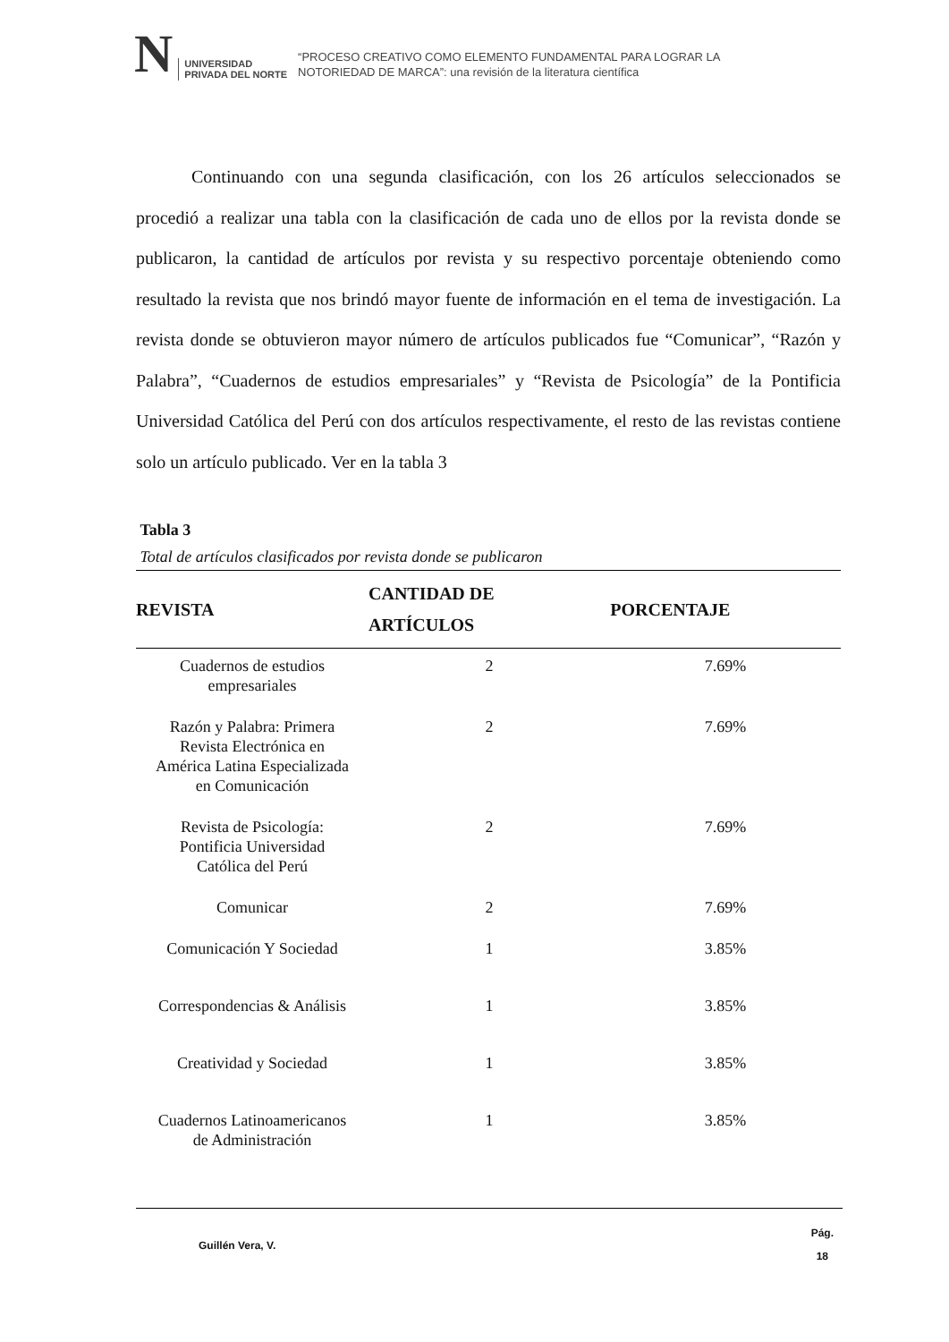N
UNIVERSIDAD
PRIVADA DEL NORTE
“PROCESO CREATIVO COMO ELEMENTO FUNDAMENTAL PARA LOGRAR LA
NOTORIEDAD DE MARCA”: una revisión de la literatura científica
Continuando con una segunda clasificación, con los 26 artículos seleccionados se procedió a realizar una tabla con la clasificación de cada uno de ellos por la revista donde se publicaron, la cantidad de artículos por revista y su respectivo porcentaje obteniendo como resultado la revista que nos brindó mayor fuente de información en el tema de investigación. La revista donde se obtuvieron mayor número de artículos publicados fue “Comunicar”, “Razón y Palabra”, “Cuadernos de estudios empresariales” y “Revista de Psicología” de la Pontificia Universidad Católica del Perú con dos artículos respectivamente, el resto de las revistas contiene solo un artículo publicado. Ver en la tabla 3
Tabla 3
Total de artículos clasificados por revista donde se publicaron
| REVISTA | CANTIDAD DE ARTÍCULOS | PORCENTAJE |
| --- | --- | --- |
| Cuadernos de estudios empresariales | 2 | 7.69% |
| Razón y Palabra: Primera Revista Electrónica en América Latina Especializada en Comunicación | 2 | 7.69% |
| Revista de Psicología: Pontificia Universidad Católica del Perú | 2 | 7.69% |
| Comunicar | 2 | 7.69% |
| Comunicación Y Sociedad | 1 | 3.85% |
| Correspondencias & Análisis | 1 | 3.85% |
| Creatividad y Sociedad | 1 | 3.85% |
| Cuadernos Latinoamericanos de Administración | 1 | 3.85% |
Guillén Vera, V. Pág.
18